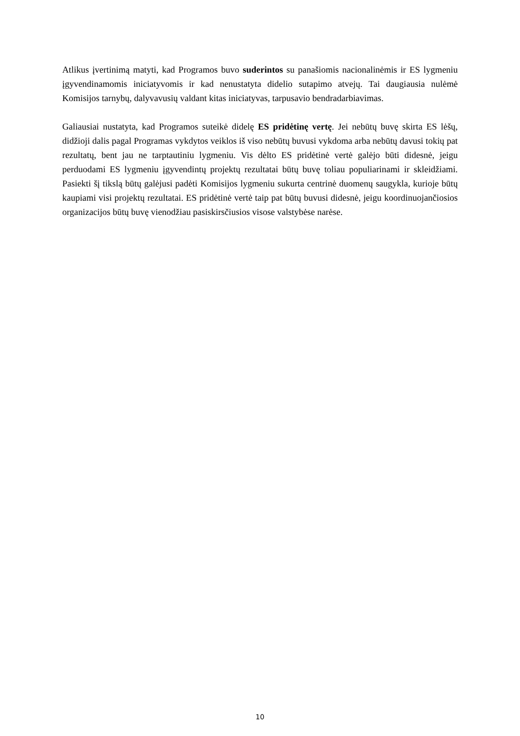Atlikus įvertinimą matyti, kad Programos buvo suderintos su panašiomis nacionalinėmis ir ES lygmeniu įgyvendinamomis iniciatyvomis ir kad nenustatyta didelio sutapimo atvejų. Tai daugiausia nulėmė Komisijos tarnybų, dalyvavusių valdant kitas iniciatyvas, tarpusavio bendradarbiavimas.
Galiausiai nustatyta, kad Programos suteikė didelę ES pridėtinę vertę. Jei nebūtų buvę skirta ES lėšų, didžioji dalis pagal Programas vykdytos veiklos iš viso nebūtų buvusi vykdoma arba nebūtų davusi tokių pat rezultatų, bent jau ne tarptautiniu lygmeniu. Vis dėlto ES pridėtinė vertė galėjo būti didesnė, jeigu perduodami ES lygmeniu įgyvendintų projektų rezultatai būtų buvę toliau populiarinami ir skleidžiami. Pasiekti šį tikslą būtų galėjusi padėti Komisijos lygmeniu sukurta centrinė duomenų saugykla, kurioje būtų kaupiami visi projektų rezultatai. ES pridėtinė vertė taip pat būtų buvusi didesnė, jeigu koordinuojančiosios organizacijos būtų buvę vienodžiau pasiskirsčiusios visose valstybėse narėse.
10